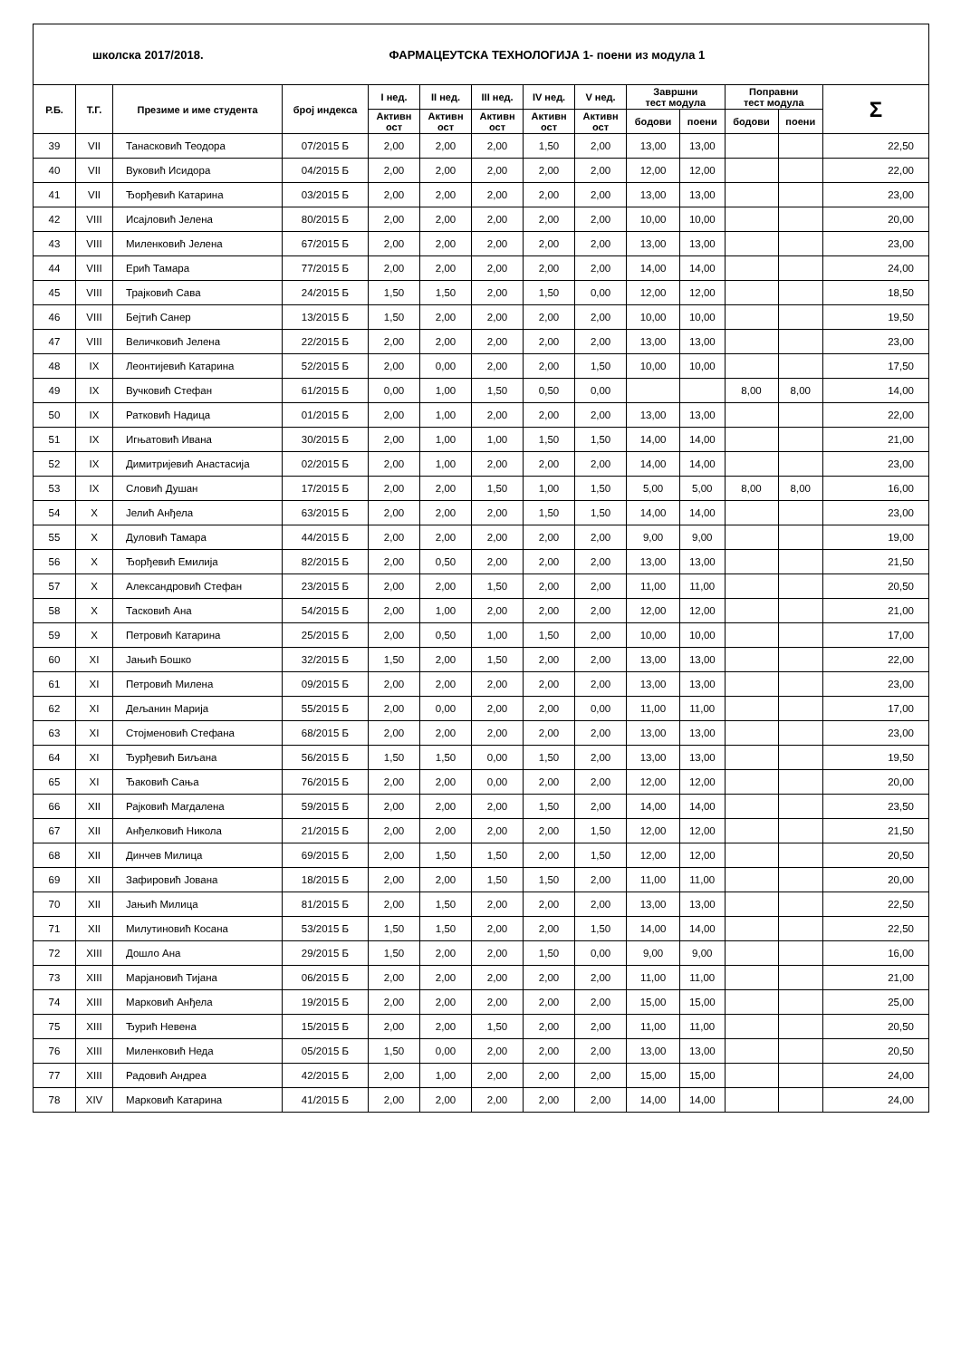| школска 2017/2018. ФАРМАЦЕУТСКА ТЕХНОЛОГИЈА 1- поени из модула 1 | | | | | | | | | | | | | |
| Р.Б. | Т.Г. | Презиме и име студента | број индекса | I нед. | II нед. | III нед. | IV нед. | V нед. | Завршни тест модула | | Поправни тест модула | | Σ |
| | | | | Активн ост | Активн ост | Активн ост | Активн ост | Активн ост | | | | | |
| | | | | | | | | | бодови | поени | бодови | поени | |
| 39 | VII | Танасковић Теодора | 07/2015 Б | 2,00 | 2,00 | 2,00 | 1,50 | 2,00 | 13,00 | 13,00 | | | 22,50 |
| 40 | VII | Вуковић Исидора | 04/2015 Б | 2,00 | 2,00 | 2,00 | 2,00 | 2,00 | 12,00 | 12,00 | | | 22,00 |
| 41 | VII | Ђорђевић Катарина | 03/2015 Б | 2,00 | 2,00 | 2,00 | 2,00 | 2,00 | 13,00 | 13,00 | | | 23,00 |
| 42 | VIII | Исајловић Јелена | 80/2015 Б | 2,00 | 2,00 | 2,00 | 2,00 | 2,00 | 10,00 | 10,00 | | | 20,00 |
| 43 | VIII | Миленковић Јелена | 67/2015 Б | 2,00 | 2,00 | 2,00 | 2,00 | 2,00 | 13,00 | 13,00 | | | 23,00 |
| 44 | VIII | Ерић Тамара | 77/2015 Б | 2,00 | 2,00 | 2,00 | 2,00 | 2,00 | 14,00 | 14,00 | | | 24,00 |
| 45 | VIII | Трајковић Сава | 24/2015 Б | 1,50 | 1,50 | 2,00 | 1,50 | 0,00 | 12,00 | 12,00 | | | 18,50 |
| 46 | VIII | Бејтић Санер | 13/2015 Б | 1,50 | 2,00 | 2,00 | 2,00 | 2,00 | 10,00 | 10,00 | | | 19,50 |
| 47 | VIII | Величковић Јелена | 22/2015 Б | 2,00 | 2,00 | 2,00 | 2,00 | 2,00 | 13,00 | 13,00 | | | 23,00 |
| 48 | IX | Леонтијевић Катарина | 52/2015 Б | 2,00 | 0,00 | 2,00 | 2,00 | 1,50 | 10,00 | 10,00 | | | 17,50 |
| 49 | IX | Вучковић Стефан | 61/2015 Б | 0,00 | 1,00 | 1,50 | 0,50 | 0,00 | | | 8,00 | 8,00 | 14,00 |
| 50 | IX | Ратковић Надица | 01/2015 Б | 2,00 | 1,00 | 2,00 | 2,00 | 2,00 | 13,00 | 13,00 | | | 22,00 |
| 51 | IX | Игњатовић Ивана | 30/2015 Б | 2,00 | 1,00 | 1,00 | 1,50 | 1,50 | 14,00 | 14,00 | | | 21,00 |
| 52 | IX | Димитријевић Анастасија | 02/2015 Б | 2,00 | 1,00 | 2,00 | 2,00 | 2,00 | 14,00 | 14,00 | | | 23,00 |
| 53 | IX | Словић Душан | 17/2015 Б | 2,00 | 2,00 | 1,50 | 1,00 | 1,50 | 5,00 | 5,00 | 8,00 | 8,00 | 16,00 |
| 54 | X | Јелић Анђела | 63/2015 Б | 2,00 | 2,00 | 2,00 | 1,50 | 1,50 | 14,00 | 14,00 | | | 23,00 |
| 55 | X | Дуловић Тамара | 44/2015 Б | 2,00 | 2,00 | 2,00 | 2,00 | 2,00 | 9,00 | 9,00 | | | 19,00 |
| 56 | X | Ђорђевић Емилија | 82/2015 Б | 2,00 | 0,50 | 2,00 | 2,00 | 2,00 | 13,00 | 13,00 | | | 21,50 |
| 57 | X | Александровић Стефан | 23/2015 Б | 2,00 | 2,00 | 1,50 | 2,00 | 2,00 | 11,00 | 11,00 | | | 20,50 |
| 58 | X | Тасковић Ана | 54/2015 Б | 2,00 | 1,00 | 2,00 | 2,00 | 2,00 | 12,00 | 12,00 | | | 21,00 |
| 59 | X | Петровић Катарина | 25/2015 Б | 2,00 | 0,50 | 1,00 | 1,50 | 2,00 | 10,00 | 10,00 | | | 17,00 |
| 60 | XI | Јањић Бошко | 32/2015 Б | 1,50 | 2,00 | 1,50 | 2,00 | 2,00 | 13,00 | 13,00 | | | 22,00 |
| 61 | XI | Петровић Милена | 09/2015 Б | 2,00 | 2,00 | 2,00 | 2,00 | 2,00 | 13,00 | 13,00 | | | 23,00 |
| 62 | XI | Дељанин Марија | 55/2015 Б | 2,00 | 0,00 | 2,00 | 2,00 | 0,00 | 11,00 | 11,00 | | | 17,00 |
| 63 | XI | Стојменовић Стефана | 68/2015 Б | 2,00 | 2,00 | 2,00 | 2,00 | 2,00 | 13,00 | 13,00 | | | 23,00 |
| 64 | XI | Ђурђевић Биљана | 56/2015 Б | 1,50 | 1,50 | 0,00 | 1,50 | 2,00 | 13,00 | 13,00 | | | 19,50 |
| 65 | XI | Ђаковић Сања | 76/2015 Б | 2,00 | 2,00 | 0,00 | 2,00 | 2,00 | 12,00 | 12,00 | | | 20,00 |
| 66 | XII | Рајковић Магдалена | 59/2015 Б | 2,00 | 2,00 | 2,00 | 1,50 | 2,00 | 14,00 | 14,00 | | | 23,50 |
| 67 | XII | Анђелковић Никола | 21/2015 Б | 2,00 | 2,00 | 2,00 | 2,00 | 1,50 | 12,00 | 12,00 | | | 21,50 |
| 68 | XII | Динчев Милица | 69/2015 Б | 2,00 | 1,50 | 1,50 | 2,00 | 1,50 | 12,00 | 12,00 | | | 20,50 |
| 69 | XII | Зафировић Јована | 18/2015 Б | 2,00 | 2,00 | 1,50 | 1,50 | 2,00 | 11,00 | 11,00 | | | 20,00 |
| 70 | XII | Јањић Милица | 81/2015 Б | 2,00 | 1,50 | 2,00 | 2,00 | 2,00 | 13,00 | 13,00 | | | 22,50 |
| 71 | XII | Милутиновић Косана | 53/2015 Б | 1,50 | 1,50 | 2,00 | 2,00 | 1,50 | 14,00 | 14,00 | | | 22,50 |
| 72 | XIII | Дошло Ана | 29/2015 Б | 1,50 | 2,00 | 2,00 | 1,50 | 0,00 | 9,00 | 9,00 | | | 16,00 |
| 73 | XIII | Марјановић Тијана | 06/2015 Б | 2,00 | 2,00 | 2,00 | 2,00 | 2,00 | 11,00 | 11,00 | | | 21,00 |
| 74 | XIII | Марковић Анђела | 19/2015 Б | 2,00 | 2,00 | 2,00 | 2,00 | 2,00 | 15,00 | 15,00 | | | 25,00 |
| 75 | XIII | Ђурић Невена | 15/2015 Б | 2,00 | 2,00 | 1,50 | 2,00 | 2,00 | 11,00 | 11,00 | | | 20,50 |
| 76 | XIII | Миленковић Неда | 05/2015 Б | 1,50 | 0,00 | 2,00 | 2,00 | 2,00 | 13,00 | 13,00 | | | 20,50 |
| 77 | XIII | Радовић Андреа | 42/2015 Б | 2,00 | 1,00 | 2,00 | 2,00 | 2,00 | 15,00 | 15,00 | | | 24,00 |
| 78 | XIV | Марковић Катарина | 41/2015 Б | 2,00 | 2,00 | 2,00 | 2,00 | 2,00 | 14,00 | 14,00 | | | 24,00 |